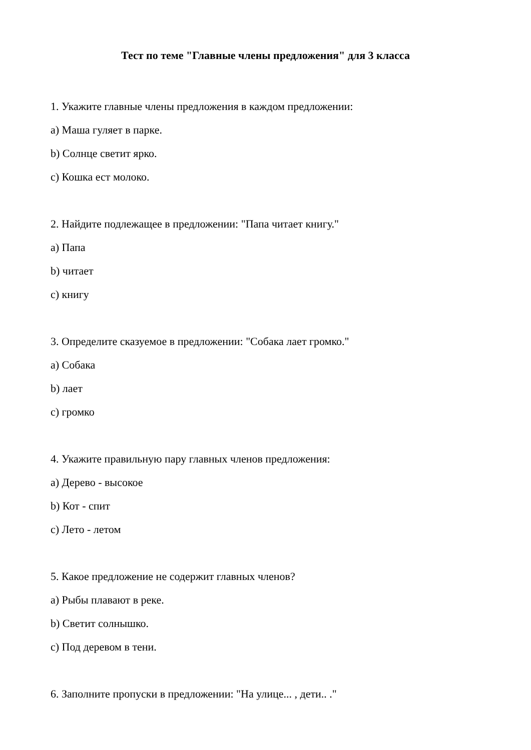Тест по теме "Главные члены предложения" для 3 класса
1. Укажите главные члены предложения в каждом предложении:
a) Маша гуляет в парке.
b) Солнце светит ярко.
c) Кошка ест молоко.
2. Найдите подлежащее в предложении: "Папа читает книгу."
a) Папа
b) читает
c) книгу
3. Определите сказуемое в предложении: "Собака лает громко."
a) Собака
b) лает
c) громко
4. Укажите правильную пару главных членов предложения:
a) Дерево - высокое
b) Кот - спит
c) Лето - летом
5. Какое предложение не содержит главных членов?
a) Рыбы плавают в реке.
b) Светит солнышко.
c) Под деревом в тени.
6. Заполните пропуски в предложении: "На улице... , дети.. ."